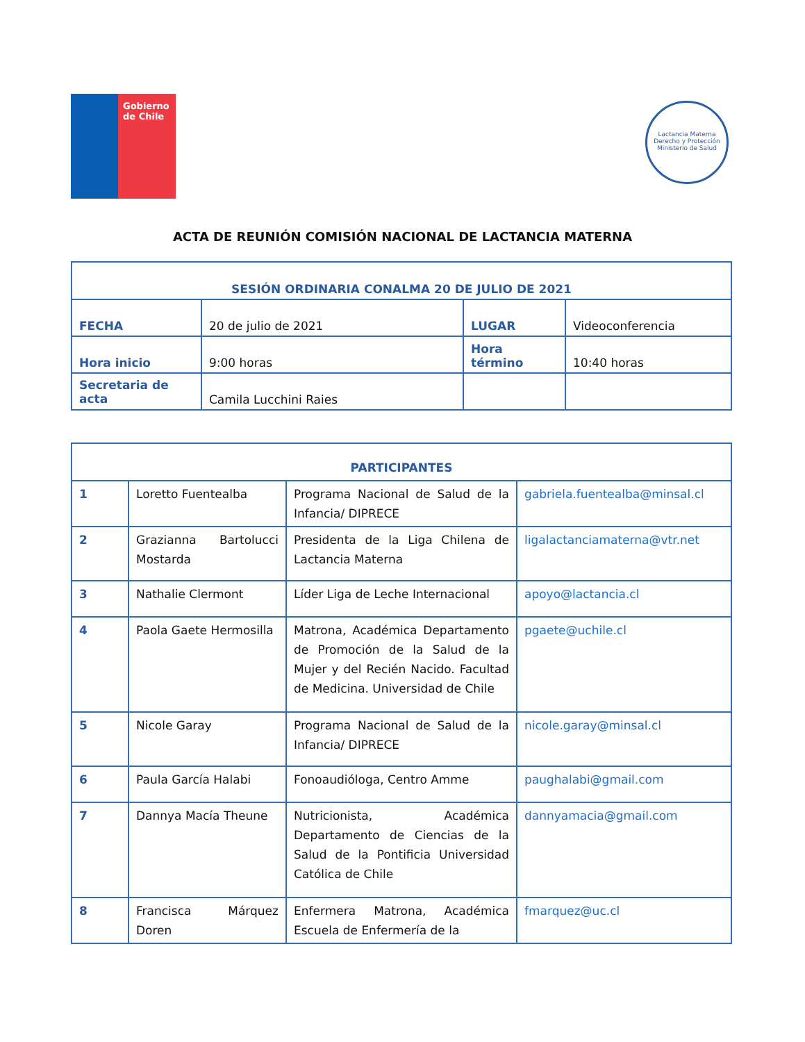Gobierno
de Chile
Lactancia Materna
Derecho y Protección
Ministerio de Salud
ACTA DE REUNIÓN COMISIÓN NACIONAL DE LACTANCIA MATERNA
| SESIÓN ORDINARIA CONALMA 20 DE JULIO DE 2021 | | | |
| FECHA | 20 de julio de 2021 | LUGAR | Videoconferencia |
| Hora inicio | 9:00 horas | Hora término | 10:40 horas |
| Secretaria de acta | Camila Lucchini Raies | | |
| PARTICIPANTES | | | |
| 1 | Loretto Fuentealba | Programa Nacional de Salud de la Infancia/ DIPRECE | gabriela.fuentealba@minsal.cl |
| 2 | Grazianna Bartolucci Mostarda | Presidenta de la Liga Chilena de Lactancia Materna | ligalactanciamaterna@vtr.net |
| 3 | Nathalie Clermont | Líder Liga de Leche Internacional | apoyo@lactancia.cl |
| 4 | Paola Gaete Hermosilla | Matrona, Académica Departamento de Promoción de la Salud de la Mujer y del Recién Nacido. Facultad de Medicina. Universidad de Chile | pgaete@uchile.cl |
| 5 | Nicole Garay | Programa Nacional de Salud de la Infancia/ DIPRECE | nicole.garay@minsal.cl |
| 6 | Paula García Halabi | Fonoaudióloga, Centro Amme | paughalabi@gmail.com |
| 7 | Dannya Macía Theune | Nutricionista, Académica Departamento de Ciencias de la Salud de la Pontificia Universidad Católica de Chile | dannyamacia@gmail.com |
| 8 | Francisca Márquez Doren | Enfermera Matrona, Académica Escuela de Enfermería de la | fmarquez@uc.cl |